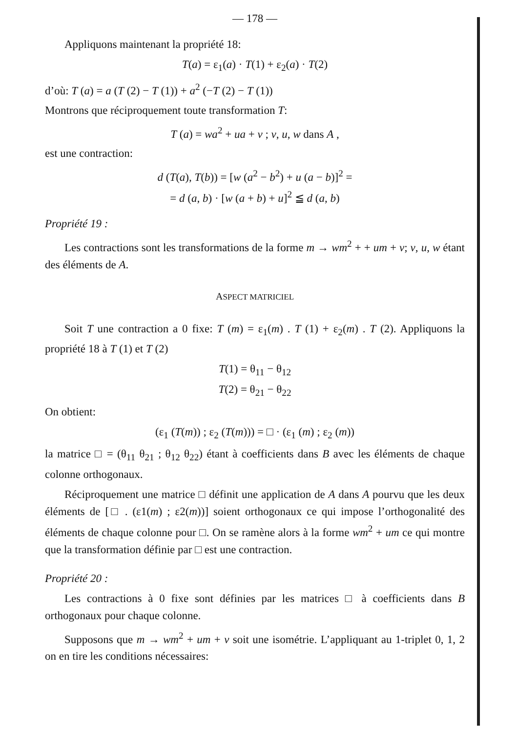— 178 —
Appliquons maintenant la propriété 18:
T(a) = ε<sub>1</sub>(a) · T(1) + ε<sub>2</sub>(a) · T(2)
d’où: T (a) = a (T (2) − T (1)) + a<sup>2</sup> (−T (2) − T (1))
Montrons que réciproquement toute transformation T:
T (a) = wa<sup>2</sup> + ua + v ; v, u, w dans A ,
est une contraction:
d (T(a), T(b)) = [w (a<sup>2</sup> − b<sup>2</sup>) + u (a − b)]<sup>2</sup> =
= d (a, b) · [w (a + b) + u]<sup>2</sup> ≦ d (a, b)
Propriété 19 :
Les contractions sont les transformations de la forme m → wm<sup>2</sup> + + um + v; v, u, w étant des éléments de A.
ASPECT MATRICIEL
Soit T une contraction a 0 fixe: T (m) = ε<sub>1</sub>(m) . T (1) + ε<sub>2</sub>(m) . T (2). Appliquons la propriété 18 à T (1) et T (2)
T(1) = θ<sub>11</sub> − θ<sub>12</sub>
T(2) = θ<sub>21</sub> − θ<sub>22</sub>
On obtient:
(ε<sub>1</sub> (T(m)) ; ε<sub>2</sub> (T(m))) = □ · (ε<sub>1</sub> (m) ; ε<sub>2</sub> (m))
la matrice □ = (θ<sub>11</sub> θ<sub>21</sub> ; θ<sub>12</sub> θ<sub>22</sub>) étant à coefficients dans B avec les éléments de chaque colonne orthogonaux.
Réciproquement une matrice □ définit une application de A dans A pourvu que les deux éléments de [□ . (ε1(m) ; ε2(m))] soient orthogonaux ce qui impose l’orthogonalité des éléments de chaque colonne pour □. On se ramène alors à la forme wm<sup>2</sup> + um ce qui montre que la transformation définie par □ est une contraction.
Propriété 20 :
Les contractions à 0 fixe sont définies par les matrices □ à coefficients dans B orthogonaux pour chaque colonne.
Supposons que m → wm<sup>2</sup> + um + v soit une isométrie. L’appliquant au 1-triplet 0, 1, 2 on en tire les conditions nécessaires: